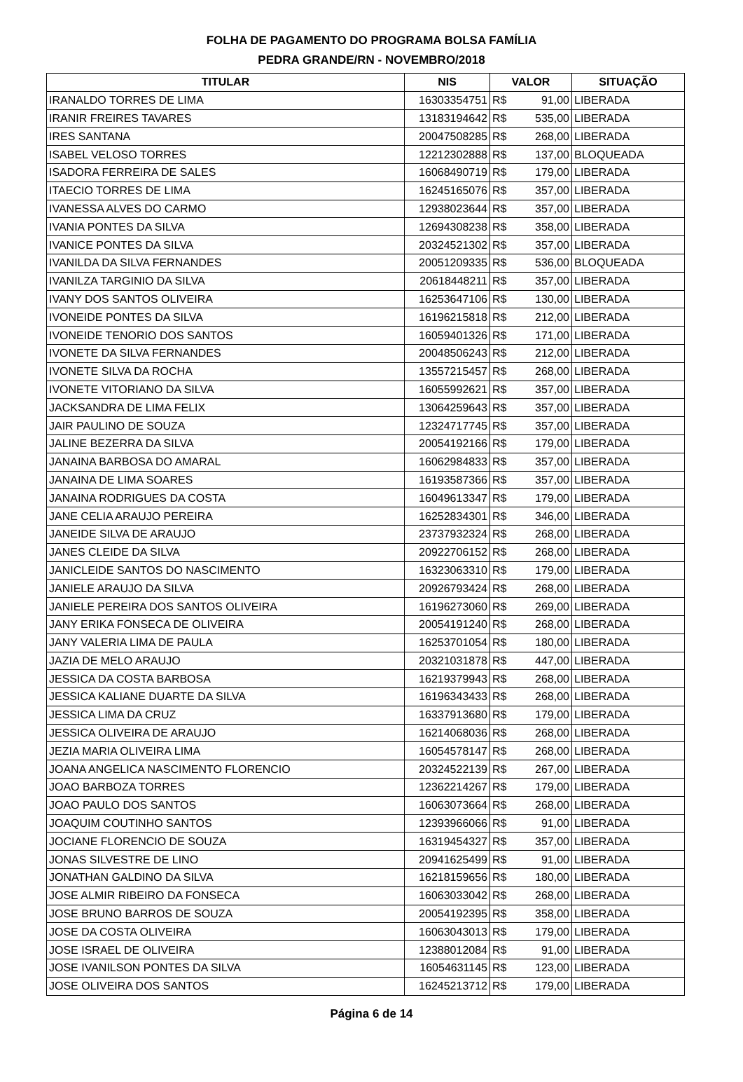FOLHA DE PAGAMENTO DO PROGRAMA BOLSA FAMÍLIA
PEDRA GRANDE/RN - NOVEMBRO/2018
| TITULAR | NIS | VALOR | SITUAÇÃO |
| --- | --- | --- | --- |
| IRANALDO TORRES DE LIMA | 16303354751 | R$ 91,00 | LIBERADA |
| IRANIR FREIRES TAVARES | 13183194642 | R$ 535,00 | LIBERADA |
| IRES SANTANA | 20047508285 | R$ 268,00 | LIBERADA |
| ISABEL VELOSO TORRES | 12212302888 | R$ 137,00 | BLOQUEADA |
| ISADORA FERREIRA DE SALES | 16068490719 | R$ 179,00 | LIBERADA |
| ITAECIO TORRES DE LIMA | 16245165076 | R$ 357,00 | LIBERADA |
| IVANESSA ALVES DO CARMO | 12938023644 | R$ 357,00 | LIBERADA |
| IVANIA PONTES DA SILVA | 12694308238 | R$ 358,00 | LIBERADA |
| IVANICE PONTES DA SILVA | 20324521302 | R$ 357,00 | LIBERADA |
| IVANILDA DA SILVA FERNANDES | 20051209335 | R$ 536,00 | BLOQUEADA |
| IVANILZA TARGINIO DA SILVA | 20618448211 | R$ 357,00 | LIBERADA |
| IVANY DOS SANTOS OLIVEIRA | 16253647106 | R$ 130,00 | LIBERADA |
| IVONEIDE PONTES DA SILVA | 16196215818 | R$ 212,00 | LIBERADA |
| IVONEIDE TENORIO DOS SANTOS | 16059401326 | R$ 171,00 | LIBERADA |
| IVONETE DA SILVA FERNANDES | 20048506243 | R$ 212,00 | LIBERADA |
| IVONETE SILVA DA ROCHA | 13557215457 | R$ 268,00 | LIBERADA |
| IVONETE VITORIANO DA SILVA | 16055992621 | R$ 357,00 | LIBERADA |
| JACKSANDRA DE LIMA FELIX | 13064259643 | R$ 357,00 | LIBERADA |
| JAIR PAULINO DE SOUZA | 12324717745 | R$ 357,00 | LIBERADA |
| JALINE BEZERRA DA SILVA | 20054192166 | R$ 179,00 | LIBERADA |
| JANAINA BARBOSA DO AMARAL | 16062984833 | R$ 357,00 | LIBERADA |
| JANAINA DE LIMA SOARES | 16193587366 | R$ 357,00 | LIBERADA |
| JANAINA RODRIGUES DA COSTA | 16049613347 | R$ 179,00 | LIBERADA |
| JANE CELIA ARAUJO PEREIRA | 16252834301 | R$ 346,00 | LIBERADA |
| JANEIDE SILVA DE ARAUJO | 23737932324 | R$ 268,00 | LIBERADA |
| JANES CLEIDE DA SILVA | 20922706152 | R$ 268,00 | LIBERADA |
| JANICLEIDE SANTOS DO NASCIMENTO | 16323063310 | R$ 179,00 | LIBERADA |
| JANIELE ARAUJO DA SILVA | 20926793424 | R$ 268,00 | LIBERADA |
| JANIELE PEREIRA DOS SANTOS OLIVEIRA | 16196273060 | R$ 269,00 | LIBERADA |
| JANY ERIKA FONSECA DE OLIVEIRA | 20054191240 | R$ 268,00 | LIBERADA |
| JANY VALERIA LIMA DE PAULA | 16253701054 | R$ 180,00 | LIBERADA |
| JAZIA DE MELO ARAUJO | 20321031878 | R$ 447,00 | LIBERADA |
| JESSICA DA COSTA BARBOSA | 16219379943 | R$ 268,00 | LIBERADA |
| JESSICA KALIANE DUARTE DA SILVA | 16196343433 | R$ 268,00 | LIBERADA |
| JESSICA LIMA DA CRUZ | 16337913680 | R$ 179,00 | LIBERADA |
| JESSICA OLIVEIRA DE ARAUJO | 16214068036 | R$ 268,00 | LIBERADA |
| JEZIA MARIA OLIVEIRA LIMA | 16054578147 | R$ 268,00 | LIBERADA |
| JOANA ANGELICA NASCIMENTO FLORENCIO | 20324522139 | R$ 267,00 | LIBERADA |
| JOAO BARBOZA TORRES | 12362214267 | R$ 179,00 | LIBERADA |
| JOAO PAULO DOS SANTOS | 16063073664 | R$ 268,00 | LIBERADA |
| JOAQUIM COUTINHO SANTOS | 12393966066 | R$ 91,00 | LIBERADA |
| JOCIANE FLORENCIO DE SOUZA | 16319454327 | R$ 357,00 | LIBERADA |
| JONAS SILVESTRE DE LINO | 20941625499 | R$ 91,00 | LIBERADA |
| JONATHAN GALDINO DA SILVA | 16218159656 | R$ 180,00 | LIBERADA |
| JOSE ALMIR RIBEIRO DA FONSECA | 16063033042 | R$ 268,00 | LIBERADA |
| JOSE BRUNO BARROS DE SOUZA | 20054192395 | R$ 358,00 | LIBERADA |
| JOSE DA COSTA OLIVEIRA | 16063043013 | R$ 179,00 | LIBERADA |
| JOSE ISRAEL DE OLIVEIRA | 12388012084 | R$ 91,00 | LIBERADA |
| JOSE IVANILSON PONTES DA SILVA | 16054631145 | R$ 123,00 | LIBERADA |
| JOSE OLIVEIRA DOS SANTOS | 16245213712 | R$ 179,00 | LIBERADA |
Página 6 de 14